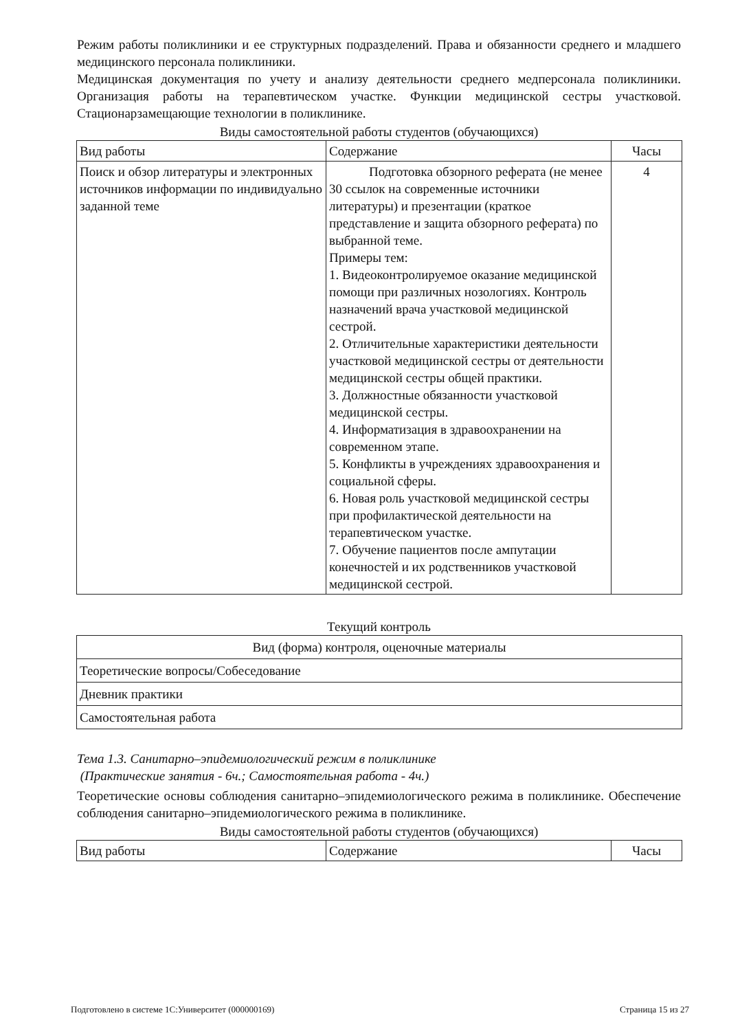Режим работы поликлиники и ее структурных подразделений. Права и обязанности среднего и младшего медицинского персонала поликлиники.
Медицинская документация по учету и анализу деятельности среднего медперсонала поликлиники. Организация работы на терапевтическом участке. Функции медицинской сестры участковой. Стационарзамещающие технологии в поликлинике.
Виды самостоятельной работы студентов (обучающихся)
| Вид работы | Содержание | Часы |
| Поиск и обзор литературы и электронных источников информации по индивидуально заданной теме | Подготовка обзорного реферата (не менее 30 ссылок на современные источники литературы) и презентации (краткое представление и защита обзорного реферата) по выбранной теме. Примеры тем: 1. Видеоконтролируемое оказание медицинской помощи при различных нозологиях. Контроль назначений врача участковой медицинской сестрой. 2. Отличительные характеристики деятельности участковой медицинской сестры от деятельности медицинской сестры общей практики. 3. Должностные обязанности участковой медицинской сестры. 4. Информатизация в здравоохранении на современном этапе. 5. Конфликты в учреждениях здравоохранения и социальной сферы. 6. Новая роль участковой медицинской сестры при профилактической деятельности на терапевтическом участке. 7. Обучение пациентов после ампутации конечностей и их родственников участковой медицинской сестрой. | 4 |
Текущий контроль
| Вид (форма) контроля, оценочные материалы |
| Теоретические вопросы/Собеседование |
| Дневник практики |
| Самостоятельная работа |
Тема 1.3. Санитарно–эпидемиологический режим в поликлинике
(Практические занятия - 6ч.; Самостоятельная работа - 4ч.)
Теоретические основы соблюдения санитарно–эпидемиологического режима в поликлинике. Обеспечение соблюдения санитарно–эпидемиологического режима в поликлинике.
Виды самостоятельной работы студентов (обучающихся)
| Вид работы | Содержание | Часы |
Подготовлено в системе 1С:Университет (000000169) Страница 15 из 27